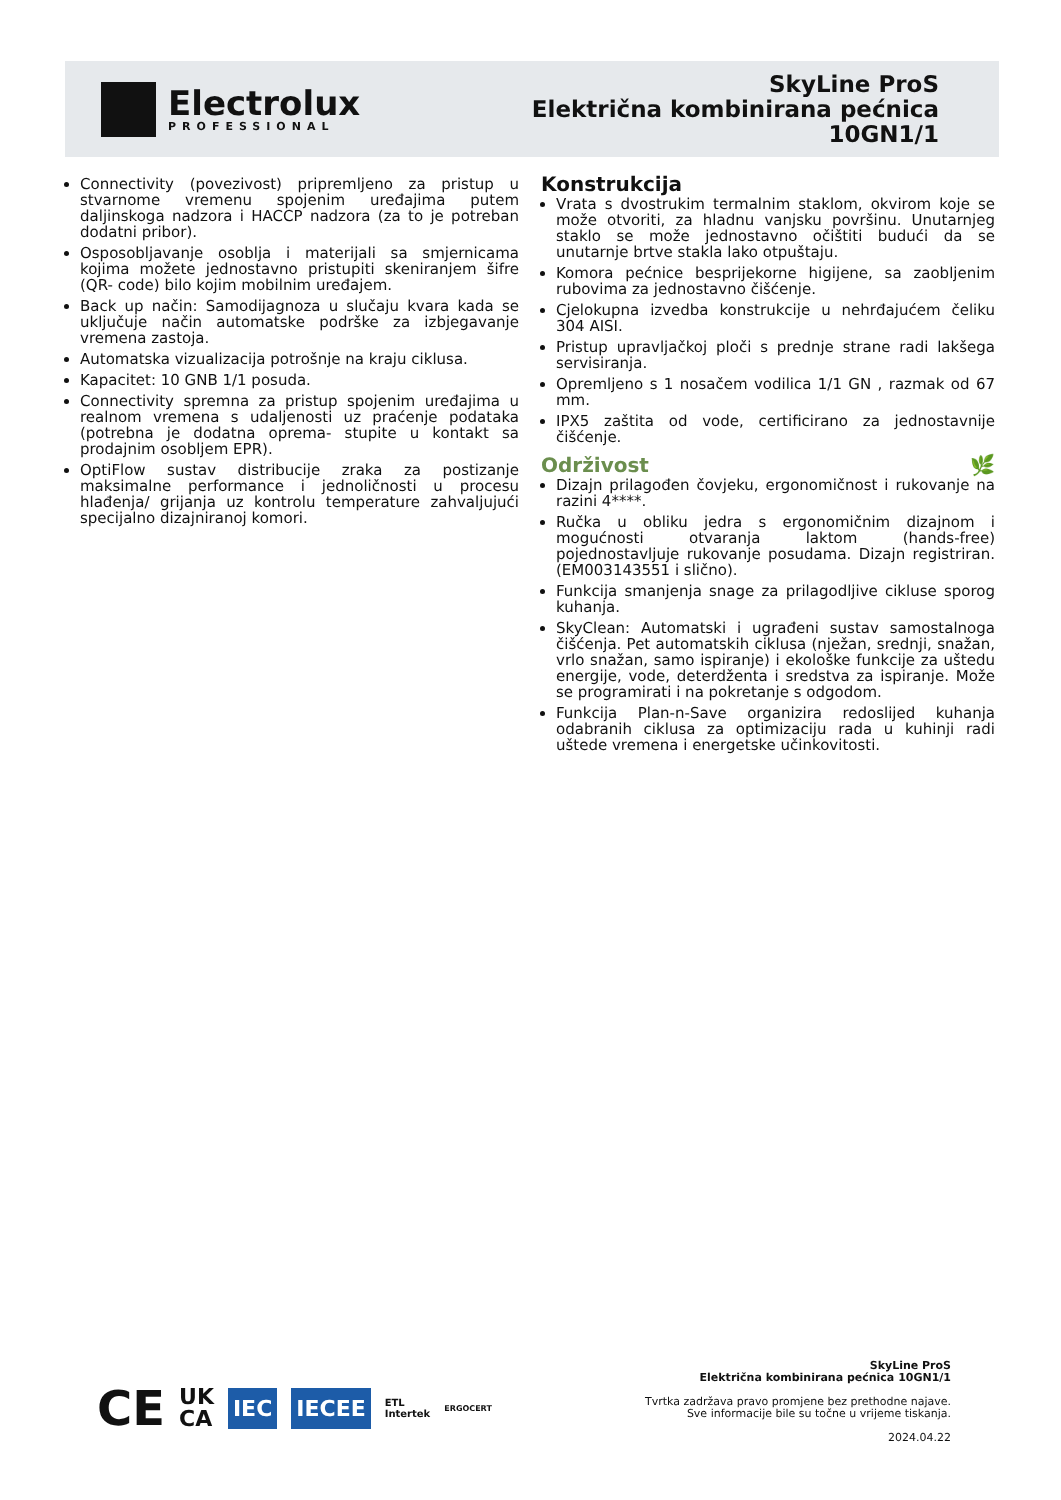Electrolux
PROFESSIONAL
SkyLine ProS
Električna kombinirana pećnica
10GN1/1
Connectivity (povezivost) pripremljeno za pristup u stvarnome vremenu spojenim uređajima putem daljinskoga nadzora i HACCP nadzora (za to je potreban dodatni pribor).
Osposobljavanje osoblja i materijali sa smjernicama kojima možete jednostavno pristupiti skeniranjem šifre (QR- code) bilo kojim mobilnim uređajem.
Back up način: Samodijagnoza u slučaju kvara kada se uključuje način automatske podrške za izbjegavanje vremena zastoja.
Automatska vizualizacija potrošnje na kraju ciklusa.
Kapacitet: 10 GNB 1/1 posuda.
Connectivity spremna za pristup spojenim uređajima u realnom vremena s udaljenosti uz praćenje podataka (potrebna je dodatna oprema- stupite u kontakt sa prodajnim osobljem EPR).
OptiFlow sustav distribucije zraka za postizanje maksimalne performance i jednoličnosti u procesu hlađenja/ grijanja uz kontrolu temperature zahvaljujući specijalno dizajniranoj komori.
Konstrukcija
Vrata s dvostrukim termalnim staklom, okvirom koje se može otvoriti, za hladnu vanjsku površinu. Unutarnjeg staklo se može jednostavno očištiti budući da se unutarnje brtve stakla lako otpuštaju.
Komora pećnice besprijekorne higijene, sa zaobljenim rubovima za jednostavno čišćenje.
Cjelokupna izvedba konstrukcije u nehrđajućem čeliku 304 AISI.
Pristup upravljačkoj ploči s prednje strane radi lakšega servisiranja.
Opremljeno s 1 nosačem vodilica 1/1 GN , razmak od 67 mm.
IPX5 zaštita od vode, certificirano za jednostavnije čišćenje.
Održivost 🌿
Dizajn prilagođen čovjeku, ergonomičnost i rukovanje na razini 4****.
Ručka u obliku jedra s ergonomičnim dizajnom i mogućnosti otvaranja laktom (hands-free) pojednostavljuje rukovanje posudama. Dizajn registriran. (EM003143551 i slično).
Funkcija smanjenja snage za prilagodljive cikluse sporog kuhanja.
SkyClean: Automatski i ugrađeni sustav samostalnoga čišćenja. Pet automatskih ciklusa (nježan, srednji, snažan, vrlo snažan, samo ispiranje) i ekološke funkcije za uštedu energije, vode, deterdženta i sredstva za ispiranje. Može se programirati i na pokretanje s odgodom.
Funkcija Plan-n-Save organizira redoslijed kuhanja odabranih ciklusa za optimizaciju rada u kuhinji radi uštede vremena i energetske učinkovitosti.
CE UK
CA IEC IECEE ETL
Intertek ERGOCERT
SkyLine ProS
Električna kombinirana pećnica 10GN1/1
Tvrtka zadržava pravo promjene bez prethodne najave.
Sve informacije bile su točne u vrijeme tiskanja.
2024.04.22